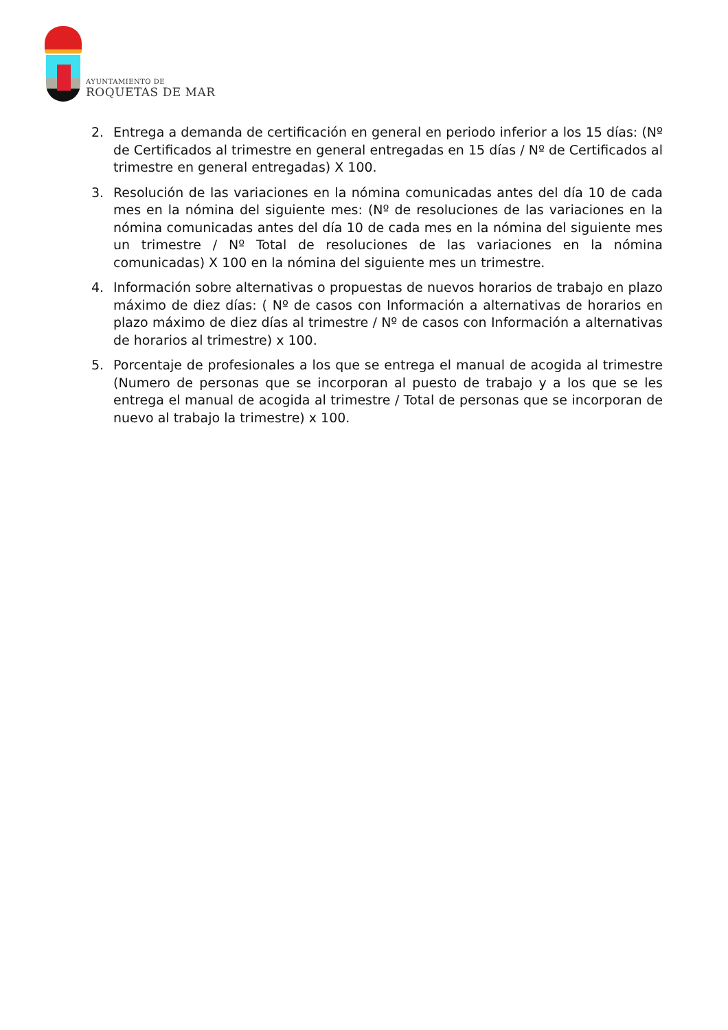AYUNTAMIENTO DE
ROQUETAS DE MAR
2. Entrega a demanda de certificación en general en periodo inferior a los 15 días: (Nº de Certificados al trimestre en general entregadas en 15 días / Nº de Certificados al trimestre en general entregadas) X 100.
3. Resolución de las variaciones en la nómina comunicadas antes del día 10 de cada mes en la nómina del siguiente mes: (Nº de resoluciones de las variaciones en la nómina comunicadas antes del día 10 de cada mes en la nómina del siguiente mes un trimestre / Nº Total de resoluciones de las variaciones en la nómina comunicadas) X 100 en la nómina del siguiente mes un trimestre.
4. Información sobre alternativas o propuestas de nuevos horarios de trabajo en plazo máximo de diez días: ( Nº de casos con Información a alternativas de horarios en plazo máximo de diez días al trimestre / Nº de casos con Información a alternativas de horarios al trimestre) x 100.
5. Porcentaje de profesionales a los que se entrega el manual de acogida al trimestre (Numero de personas que se incorporan al puesto de trabajo y a los que se les entrega el manual de acogida al trimestre / Total de personas que se incorporan de nuevo al trabajo la trimestre) x 100.